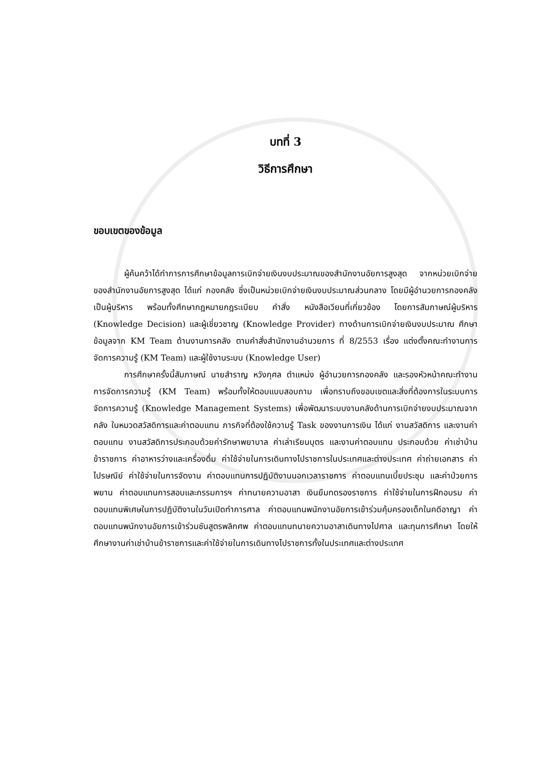บทที่ 3
วิธีการศึกษา
ขอบเขตของข้อมูล
ผู้ค้นคว้าได้ทำการการศึกษาข้อมูลการเบิกจ่ายเงินงบประมาณของสำนักงานอัยการสูงสุด จากหน่วยเบิกจ่ายของสำนักงานอัยการสูงสุด ได้แก่ กองคลัง ซึ่งเป็นหน่วยเบิกจ่ายเงินงบประมาณส่วนกลาง โดยมีผู้อำนวยการกองคลังเป็นผู้บริหาร พร้อมทั้งศึกษากฎหมายกฎระเบียบ คำสั่ง หนังสือเวียนที่เกี่ยวข้อง โดยการสัมภาษณ์ผู้บริหาร (Knowledge Decision) และผู้เชี่ยวชาญ (Knowledge Provider) ทางด้านการเบิกจ่ายเงินงบประมาณ ศึกษาข้อมูลจาก KM Team ด้านงานการคลัง ตามคำสั่งสำนักงานอำนวยการ ที่ 8/2553 เรื่อง แต่งตั้งคณะทำงานการจัดการความรู้ (KM Team) และผู้ใช้งานระบบ (Knowledge User)
การศึกษาครั้งนี้สัมภาษณ์ นายสำราญ หวังกุศล ตำแหน่ง ผู้อำนวยการกองคลัง และรองหัวหน้าคณะทำงานการจัดการความรู้ (KM Team) พร้อมทั้งให้ตอบแบบสอบถาม เพื่อทราบถึงขอบเขตและสิ่งที่ต้องการในระบบการจัดการความรู้ (Knowledge Management Systems) เพื่อพัฒนาระบบงานคลังด้านการเบิกจ่ายงบประมาณจากคลัง ในหมวดสวัสดิการและค่าตอบแทน ภารกิจที่ต้องใช้ความรู้ Task ของงานการเงิน ได้แก่ งานสวัสดิการ และงานค่าตอบแทน งานสวัสดิการประกอบด้วยค่ารักษาพยาบาล ค่าเล่าเรียนบุตร และงานค่าตอบแทน ประกอบด้วย ค่าเช่าบ้านข้าราชการ ค่าอาหารว่างและเครื่องดื่ม ค่าใช้จ่ายในการเดินทางไปราชการในประเทศและต่างประเทศ ค่าถ่ายเอกสาร ค่าไปรษณีย์ ค่าใช้จ่ายในการจัดงาน ค่าตอบแทนการปฏิบัติงานนอกเวลาราชการ ค่าตอบแทนเบี้ยประชุม และค่าป่วยการพยาน ค่าตอบแทนการสอบและกรรมการฯ ค่าทนายความอาสา เงินยืมทดรองราชการ ค่าใช้จ่ายในการฝึกอบรม ค่าตอบแทนพิเศษในการปฏิบัติงานในวันเปิดทำการศาล ค่าตอบแทนพนักงานอัยการเข้าร่วมคุ้มครองเด็กในคดีอาญา ค่าตอบแทนพนักงานอัยการเข้าร่วมชันสูตรพลิกศพ ค่าตอบแทนทนายความอาสาเดินทางไปศาล และทุนการศึกษา โดยให้ศึกษางานค่าเช่าบ้านข้าราชการและค่าใช้จ่ายในการเดินทางไปราชการทั้งในประเทศและต่างประเทศ